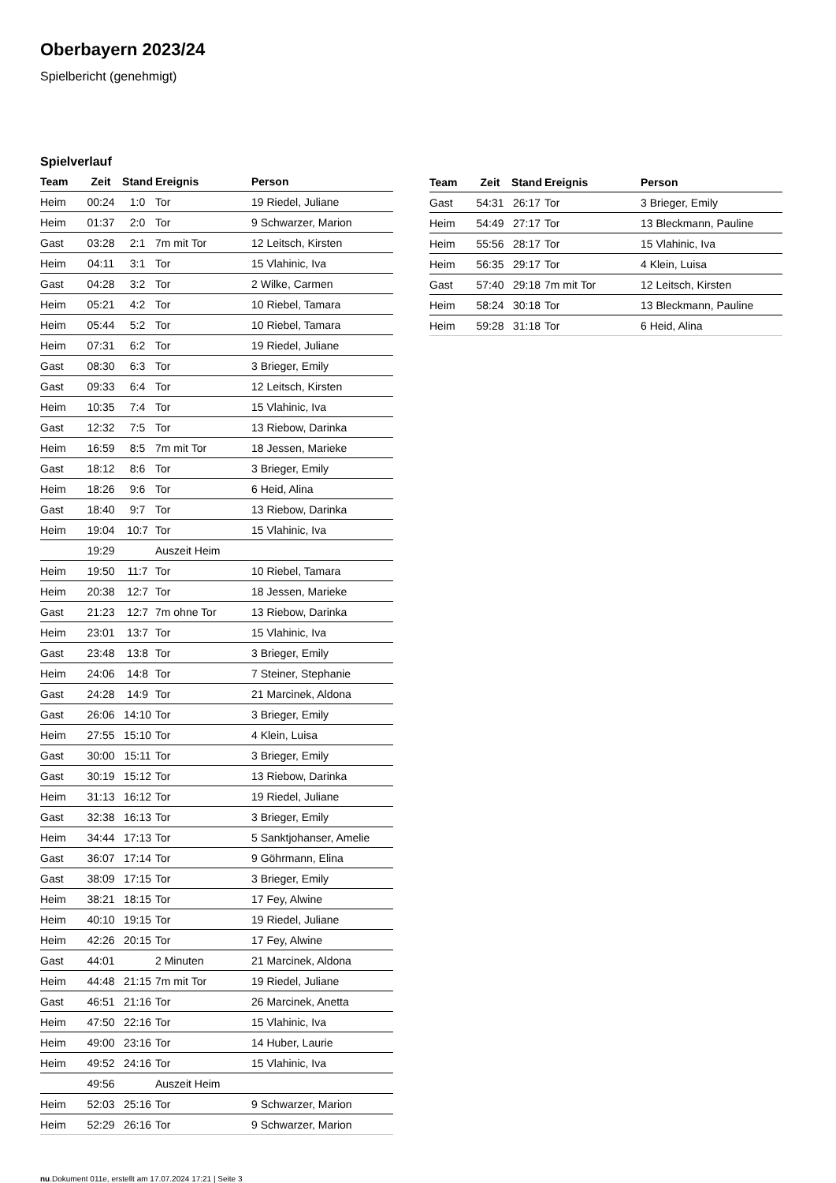Oberbayern 2023/24
Spielbericht (genehmigt)
Spielverlauf
| Team | Zeit | Stand | Ereignis | Person |
| --- | --- | --- | --- | --- |
| Heim | 00:24 | 1:0 | Tor | 19 Riedel, Juliane |
| Heim | 01:37 | 2:0 | Tor | 9 Schwarzer, Marion |
| Gast | 03:28 | 2:1 | 7m mit Tor | 12 Leitsch, Kirsten |
| Heim | 04:11 | 3:1 | Tor | 15 Vlahinic, Iva |
| Gast | 04:28 | 3:2 | Tor | 2 Wilke, Carmen |
| Heim | 05:21 | 4:2 | Tor | 10 Riebel, Tamara |
| Heim | 05:44 | 5:2 | Tor | 10 Riebel, Tamara |
| Heim | 07:31 | 6:2 | Tor | 19 Riedel, Juliane |
| Gast | 08:30 | 6:3 | Tor | 3 Brieger, Emily |
| Gast | 09:33 | 6:4 | Tor | 12 Leitsch, Kirsten |
| Heim | 10:35 | 7:4 | Tor | 15 Vlahinic, Iva |
| Gast | 12:32 | 7:5 | Tor | 13 Riebow, Darinka |
| Heim | 16:59 | 8:5 | 7m mit Tor | 18 Jessen, Marieke |
| Gast | 18:12 | 8:6 | Tor | 3 Brieger, Emily |
| Heim | 18:26 | 9:6 | Tor | 6 Heid, Alina |
| Gast | 18:40 | 9:7 | Tor | 13 Riebow, Darinka |
| Heim | 19:04 | 10:7 | Tor | 15 Vlahinic, Iva |
| | 19:29 | | Auszeit Heim | |
| Heim | 19:50 | 11:7 | Tor | 10 Riebel, Tamara |
| Heim | 20:38 | 12:7 | Tor | 18 Jessen, Marieke |
| Gast | 21:23 | 12:7 | 7m ohne Tor | 13 Riebow, Darinka |
| Heim | 23:01 | 13:7 | Tor | 15 Vlahinic, Iva |
| Gast | 23:48 | 13:8 | Tor | 3 Brieger, Emily |
| Heim | 24:06 | 14:8 | Tor | 7 Steiner, Stephanie |
| Gast | 24:28 | 14:9 | Tor | 21 Marcinek, Aldona |
| Gast | 26:06 | 14:10 | Tor | 3 Brieger, Emily |
| Heim | 27:55 | 15:10 | Tor | 4 Klein, Luisa |
| Gast | 30:00 | 15:11 | Tor | 3 Brieger, Emily |
| Gast | 30:19 | 15:12 | Tor | 13 Riebow, Darinka |
| Heim | 31:13 | 16:12 | Tor | 19 Riedel, Juliane |
| Gast | 32:38 | 16:13 | Tor | 3 Brieger, Emily |
| Heim | 34:44 | 17:13 | Tor | 5 Sanktjohanser, Amelie |
| Gast | 36:07 | 17:14 | Tor | 9 Göhrmann, Elina |
| Gast | 38:09 | 17:15 | Tor | 3 Brieger, Emily |
| Heim | 38:21 | 18:15 | Tor | 17 Fey, Alwine |
| Heim | 40:10 | 19:15 | Tor | 19 Riedel, Juliane |
| Heim | 42:26 | 20:15 | Tor | 17 Fey, Alwine |
| Gast | 44:01 | | 2 Minuten | 21 Marcinek, Aldona |
| Heim | 44:48 | 21:15 | 7m mit Tor | 19 Riedel, Juliane |
| Gast | 46:51 | 21:16 | Tor | 26 Marcinek, Anetta |
| Heim | 47:50 | 22:16 | Tor | 15 Vlahinic, Iva |
| Heim | 49:00 | 23:16 | Tor | 14 Huber, Laurie |
| Heim | 49:52 | 24:16 | Tor | 15 Vlahinic, Iva |
| | 49:56 | | Auszeit Heim | |
| Heim | 52:03 | 25:16 | Tor | 9 Schwarzer, Marion |
| Heim | 52:29 | 26:16 | Tor | 9 Schwarzer, Marion |
| Team | Zeit | Stand | Ereignis | Person |
| --- | --- | --- | --- | --- |
| Gast | 54:31 | 26:17 | Tor | 3 Brieger, Emily |
| Heim | 54:49 | 27:17 | Tor | 13 Bleckmann, Pauline |
| Heim | 55:56 | 28:17 | Tor | 15 Vlahinic, Iva |
| Heim | 56:35 | 29:17 | Tor | 4 Klein, Luisa |
| Gast | 57:40 | 29:18 | 7m mit Tor | 12 Leitsch, Kirsten |
| Heim | 58:24 | 30:18 | Tor | 13 Bleckmann, Pauline |
| Heim | 59:28 | 31:18 | Tor | 6 Heid, Alina |
nu.Dokument 011e, erstellt am 17.07.2024 17:21 | Seite 3